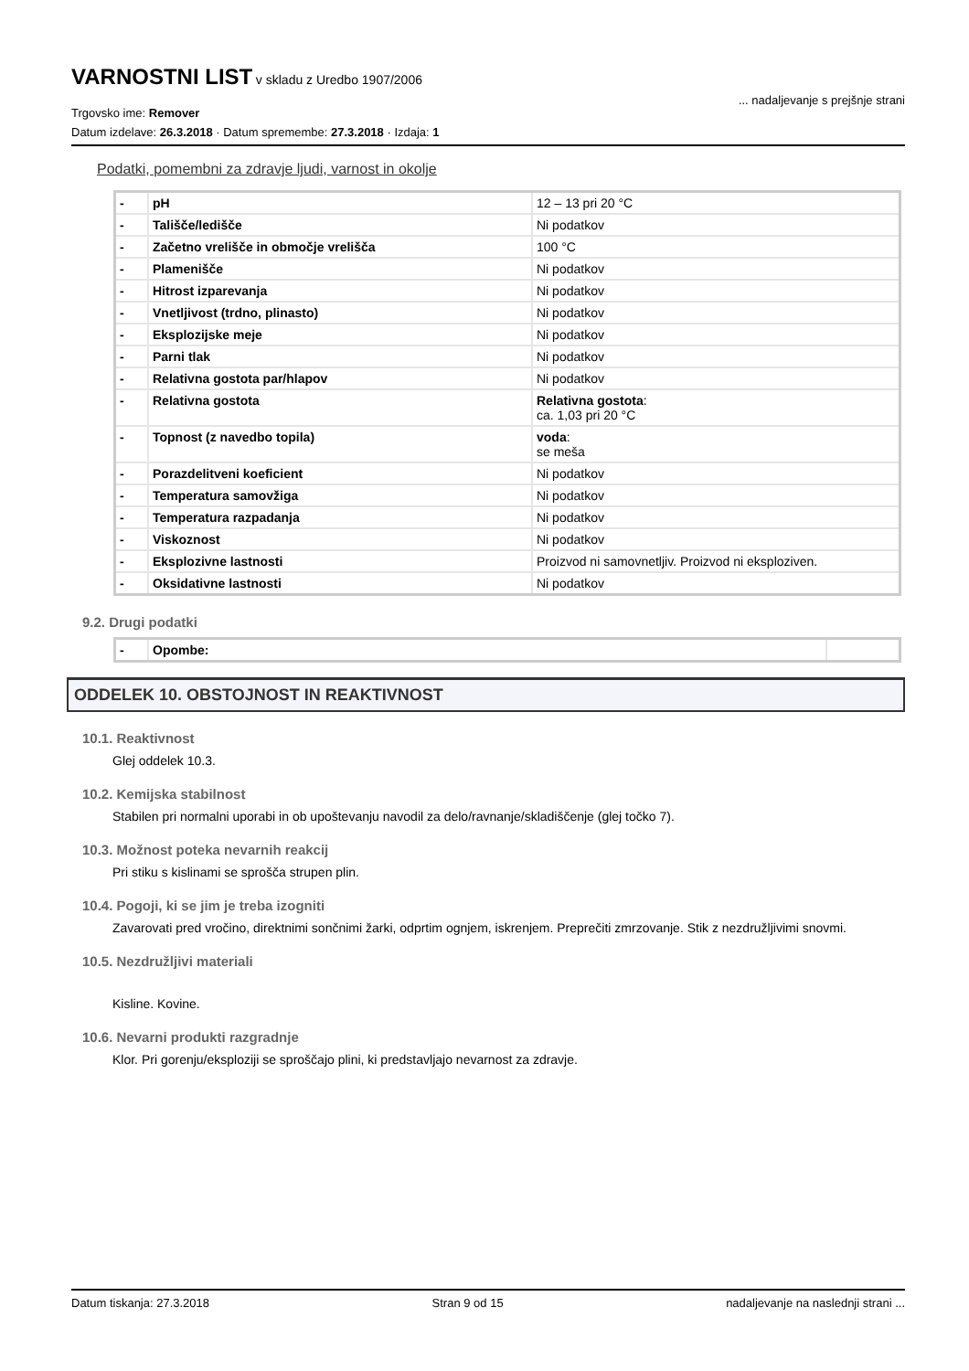VARNOSTNI LIST
v skladu z Uredbo 1907/2006
Trgovsko ime: Remover
Datum izdelave: 26.3.2018 · Datum spremembe: 27.3.2018 · Izdaja: 1
... nadaljevanje s prejšnje strani
Podatki, pomembni za zdravje ljudi, varnost in okolje
| - | pH | 12 – 13 pri 20 °C |
| - | Tališče/ledišče | Ni podatkov |
| - | Začetno vrelišče in območje vrelišča | 100 °C |
| - | Plamenišče | Ni podatkov |
| - | Hitrost izparevanja | Ni podatkov |
| - | Vnetljivost (trdno, plinasto) | Ni podatkov |
| - | Eksplozijske meje | Ni podatkov |
| - | Parni tlak | Ni podatkov |
| - | Relativna gostota par/hlapov | Ni podatkov |
| - | Relativna gostota | Relativna gostota : ca. 1,03 pri 20 °C |
| - | Topnost (z navedbo topila) | voda : se meša |
| - | Porazdelitveni koeficient | Ni podatkov |
| - | Temperatura samovžiga | Ni podatkov |
| - | Temperatura razpadanja | Ni podatkov |
| - | Viskoznost | Ni podatkov |
| - | Eksplozivne lastnosti | Proizvod ni samovnetljiv. Proizvod ni eksploziven. |
| - | Oksidativne lastnosti | Ni podatkov |
9.2. Drugi podatki
| - | Opombe: | |
ODDELEK 10. OBSTOJNOST IN REAKTIVNOST
10.1. Reaktivnost
Glej oddelek 10.3.
10.2. Kemijska stabilnost
Stabilen pri normalni uporabi in ob upoštevanju navodil za delo/ravnanje/skladiščenje (glej točko 7).
10.3. Možnost poteka nevarnih reakcij
Pri stiku s kislinami se sprošča strupen plin.
10.4. Pogoji, ki se jim je treba izogniti
Zavarovati pred vročino, direktnimi sončnimi žarki, odprtim ognjem, iskrenjem. Preprečiti zmrzovanje. Stik z nezdružljivimi snovmi.
10.5. Nezdružljivi materiali
Kisline. Kovine.
10.6. Nevarni produkti razgradnje
Klor. Pri gorenju/eksploziji se sproščajo plini, ki predstavljajo nevarnost za zdravje.
Datum tiskanja: 27.3.2018 Stran 9 od 15 nadaljevanje na naslednji strani ...